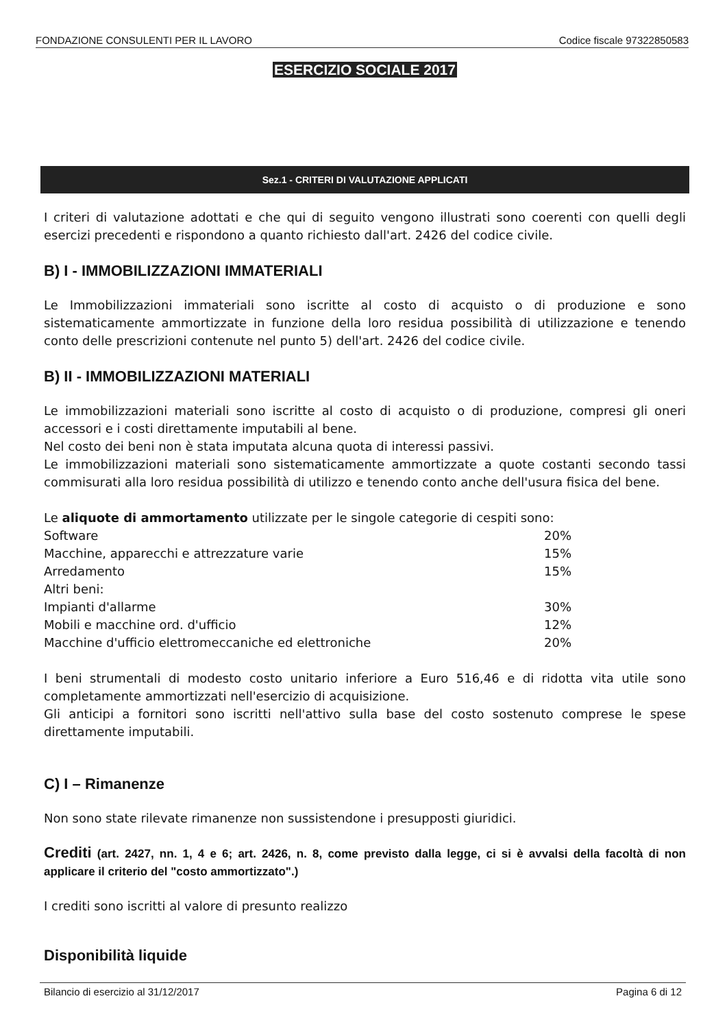FONDAZIONE CONSULENTI PER IL LAVORO Codice fiscale 97322850583
ESERCIZIO SOCIALE 2017
Sez.1 - CRITERI DI VALUTAZIONE APPLICATI
I criteri di valutazione adottati e che qui di seguito vengono illustrati sono coerenti con quelli degli esercizi precedenti e rispondono a quanto richiesto dall'art. 2426 del codice civile.
B) I - IMMOBILIZZAZIONI IMMATERIALI
Le Immobilizzazioni immateriali sono iscritte al costo di acquisto o di produzione e sono sistematicamente ammortizzate in funzione della loro residua possibilità di utilizzazione e tenendo conto delle prescrizioni contenute nel punto 5) dell'art. 2426 del codice civile.
B) II - IMMOBILIZZAZIONI MATERIALI
Le immobilizzazioni materiali sono iscritte al costo di acquisto o di produzione, compresi gli oneri accessori e i costi direttamente imputabili al bene.
Nel costo dei beni non è stata imputata alcuna quota di interessi passivi.
Le immobilizzazioni materiali sono sistematicamente ammortizzate a quote costanti secondo tassi commisurati alla loro residua possibilità di utilizzo e tenendo conto anche dell'usura fisica del bene.
Le aliquote di ammortamento utilizzate per le singole categorie di cespiti sono:
| Software | 20% |
| Macchine, apparecchi e attrezzature varie | 15% |
| Arredamento | 15% |
| Altri beni: | |
| Impianti d'allarme | 30% |
| Mobili e macchine ord. d'ufficio | 12% |
| Macchine d'ufficio elettromeccaniche ed elettroniche | 20% |
I beni strumentali di modesto costo unitario inferiore a Euro 516,46 e di ridotta vita utile sono completamente ammortizzati nell'esercizio di acquisizione.
Gli anticipi a fornitori sono iscritti nell'attivo sulla base del costo sostenuto comprese le spese direttamente imputabili.
C) I – Rimanenze
Non sono state rilevate rimanenze non sussistendone i presupposti giuridici.
Crediti (art. 2427, nn. 1, 4 e 6; art. 2426, n. 8, come previsto dalla legge, ci si è avvalsi della facoltà di non applicare il criterio del "costo ammortizzato".)
I crediti sono iscritti al valore di presunto realizzo
Disponibilità liquide
Bilancio di esercizio al 31/12/2017 Pagina 6 di 12